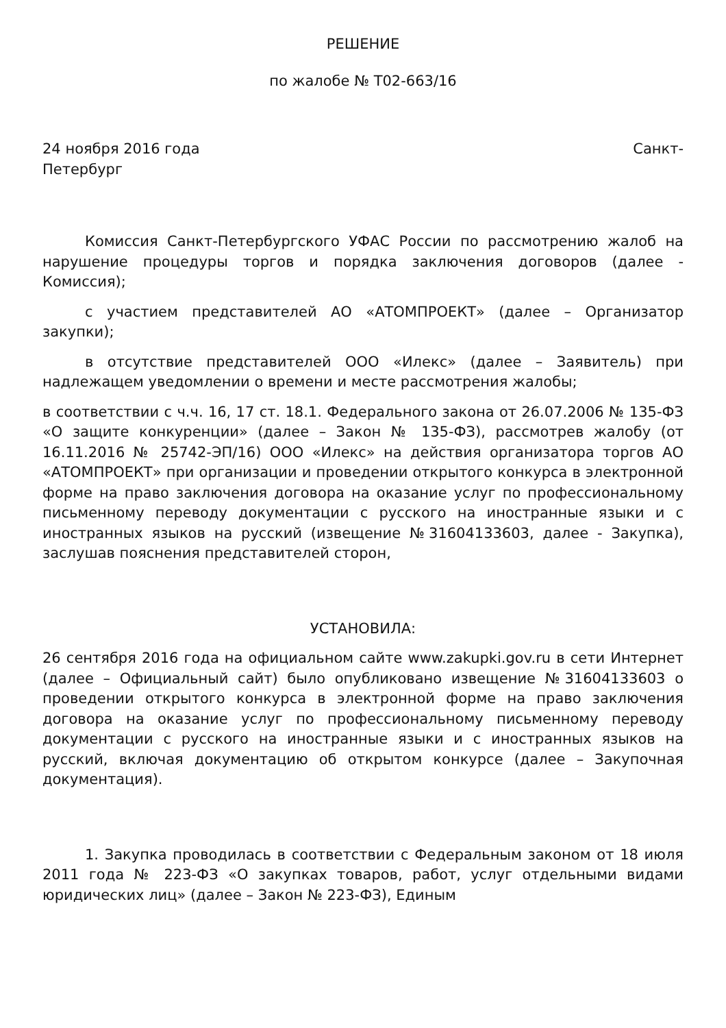РЕШЕНИЕ
по жалобе № Т02-663/16
24 ноября 2016 года Санкт-
Петербург
Комиссия Санкт-Петербургского УФАС России по рассмотрению жалоб на нарушение процедуры торгов и порядка заключения договоров (далее - Комиссия);
с участием представителей АО «АТОМПРОЕКТ» (далее – Организатор закупки);
в отсутствие представителей ООО «Илекс» (далее – Заявитель) при надлежащем уведомлении о времени и месте рассмотрения жалобы;
в соответствии с ч.ч. 16, 17 ст. 18.1. Федерального закона от 26.07.2006 № 135-ФЗ «О защите конкуренции» (далее – Закон № 135-ФЗ), рассмотрев жалобу (от 16.11.2016 № 25742-ЭП/16) ООО «Илекс» на действия организатора торгов АО «АТОМПРОЕКТ» при организации и проведении открытого конкурса в электронной форме на право заключения договора на оказание услуг по профессиональному письменному переводу документации с русского на иностранные языки и с иностранных языков на русский (извещение №31604133603, далее - Закупка), заслушав пояснения представителей сторон,
УСТАНОВИЛА:
26 сентября 2016 года на официальном сайте www.zakupki.gov.ru в сети Интернет (далее – Официальный сайт) было опубликовано извещение №31604133603 о проведении открытого конкурса в электронной форме на право заключения договора на оказание услуг по профессиональному письменному переводу документации с русского на иностранные языки и с иностранных языков на русский, включая документацию об открытом конкурсе (далее – Закупочная документация).
1. Закупка проводилась в соответствии с Федеральным законом от 18 июля 2011 года № 223-ФЗ «О закупках товаров, работ, услуг отдельными видами юридических лиц» (далее – Закон № 223-ФЗ), Единым